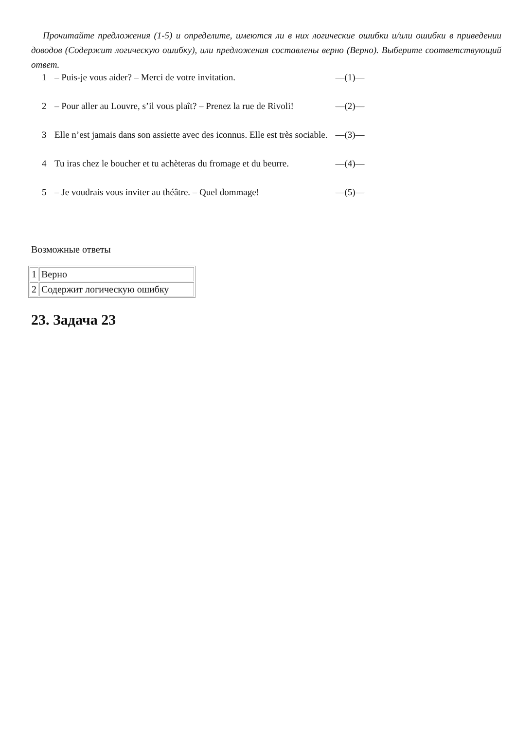Прочитайте предложения (1-5) и определите, имеются ли в них логические ошибки и/или ошибки в приведении доводов (Содержит логическую ошибку), или предложения составлены верно (Верно). Выберите соответствующий ответ.
| 1 | – Puis-je vous aider? – Merci de votre invitation. | —(1)— |
| 2 | – Pour aller au Louvre, s’il vous plaît? – Prenez la rue de Rivoli! | —(2)— |
| 3 | Elle n’est jamais dans son assiette avec des iconnus. Elle est très sociable. | —(3)— |
| 4 | Tu iras chez le boucher et tu achèteras du fromage et du beurre. | —(4)— |
| 5 | – Je voudrais vous inviter au théâtre. – Quel dommage! | —(5)— |
Возможные ответы
| 1 | Верно |
| 2 | Содержит логическую ошибку |
23. Задача 23